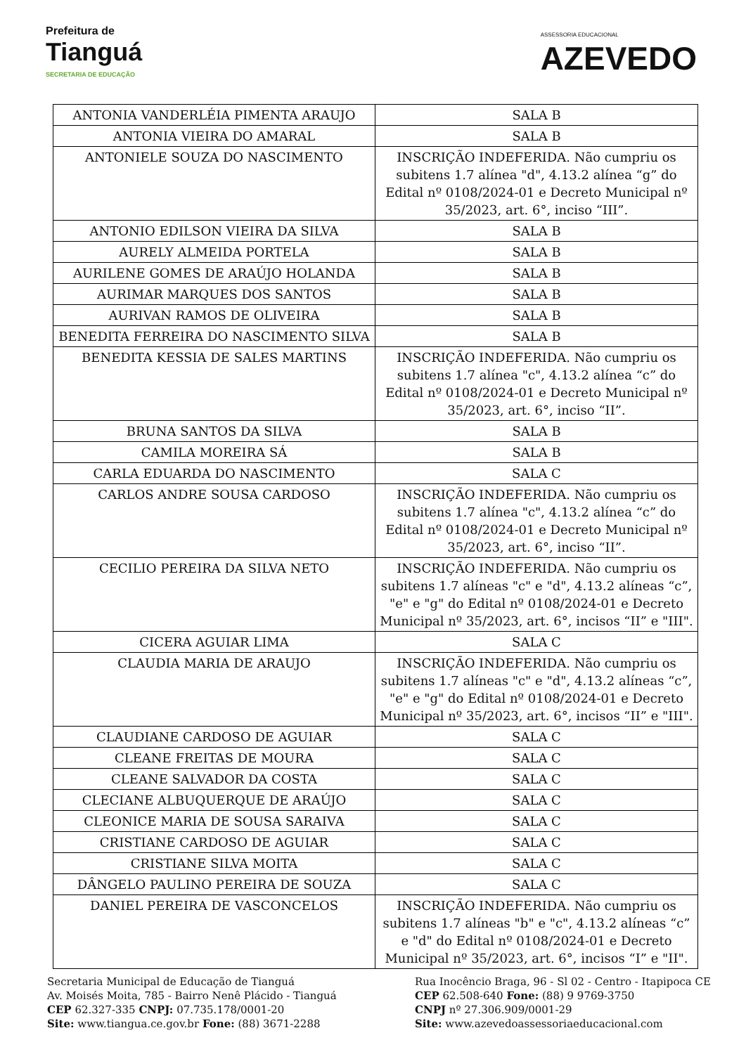Prefeitura de
Tianguá
SECRETARIA DE EDUCAÇÃO
ASSESSORIA EDUCACIONAL
AZEVEDO
| ANTONIA VANDERLÉIA PIMENTA ARAUJO | SALA B |
| ANTONIA VIEIRA DO AMARAL | SALA B |
| ANTONIELE SOUZA DO NASCIMENTO | INSCRIÇÃO INDEFERIDA. Não cumpriu os subitens 1.7 alínea "d", 4.13.2 alínea “g” do Edital nº 0108/2024-01 e Decreto Municipal nº 35/2023, art. 6°, inciso “III”. |
| ANTONIO EDILSON VIEIRA DA SILVA | SALA B |
| AURELY ALMEIDA PORTELA | SALA B |
| AURILENE GOMES DE ARAÚJO HOLANDA | SALA B |
| AURIMAR MARQUES DOS SANTOS | SALA B |
| AURIVAN RAMOS DE OLIVEIRA | SALA B |
| BENEDITA FERREIRA DO NASCIMENTO SILVA | SALA B |
| BENEDITA KESSIA DE SALES MARTINS | INSCRIÇÃO INDEFERIDA. Não cumpriu os subitens 1.7 alínea "c", 4.13.2 alínea “c” do Edital nº 0108/2024-01 e Decreto Municipal nº 35/2023, art. 6°, inciso “II”. |
| BRUNA SANTOS DA SILVA | SALA B |
| CAMILA MOREIRA SÁ | SALA B |
| CARLA EDUARDA DO NASCIMENTO | SALA C |
| CARLOS ANDRE SOUSA CARDOSO | INSCRIÇÃO INDEFERIDA. Não cumpriu os subitens 1.7 alínea "c", 4.13.2 alínea “c” do Edital nº 0108/2024-01 e Decreto Municipal nº 35/2023, art. 6°, inciso “II”. |
| CECILIO PEREIRA DA SILVA NETO | INSCRIÇÃO INDEFERIDA. Não cumpriu os subitens 1.7 alíneas "c" e "d", 4.13.2 alíneas “c”, "e" e "g" do Edital nº 0108/2024-01 e Decreto Municipal nº 35/2023, art. 6°, incisos “II” e "III". |
| CICERA AGUIAR LIMA | SALA C |
| CLAUDIA MARIA DE ARAUJO | INSCRIÇÃO INDEFERIDA. Não cumpriu os subitens 1.7 alíneas "c" e "d", 4.13.2 alíneas “c”, "e" e "g" do Edital nº 0108/2024-01 e Decreto Municipal nº 35/2023, art. 6°, incisos “II” e "III". |
| CLAUDIANE CARDOSO DE AGUIAR | SALA C |
| CLEANE FREITAS DE MOURA | SALA C |
| CLEANE SALVADOR DA COSTA | SALA C |
| CLECIANE ALBUQUERQUE DE ARAÚJO | SALA C |
| CLEONICE MARIA DE SOUSA SARAIVA | SALA C |
| CRISTIANE CARDOSO DE AGUIAR | SALA C |
| CRISTIANE SILVA MOITA | SALA C |
| DÂNGELO PAULINO PEREIRA DE SOUZA | SALA C |
| DANIEL PEREIRA DE VASCONCELOS | INSCRIÇÃO INDEFERIDA. Não cumpriu os subitens 1.7 alíneas "b" e "c", 4.13.2 alíneas “c” e "d" do Edital nº 0108/2024-01 e Decreto Municipal nº 35/2023, art. 6°, incisos “I” e "II". |
Secretaria Municipal de Educação de Tianguá
Av. Moisés Moita, 785 - Bairro Nenê Plácido - Tianguá
CEP 62.327-335 CNPJ: 07.735.178/0001-20
Site: www.tiangua.ce.gov.br Fone: (88) 3671-2288
Rua Inocêncio Braga, 96 - Sl 02 - Centro - Itapipoca CE
CEP 62.508-640 Fone: (88) 9 9769-3750
CNPJ nº 27.306.909/0001-29
Site: www.azevedoassessoriaeducacional.com